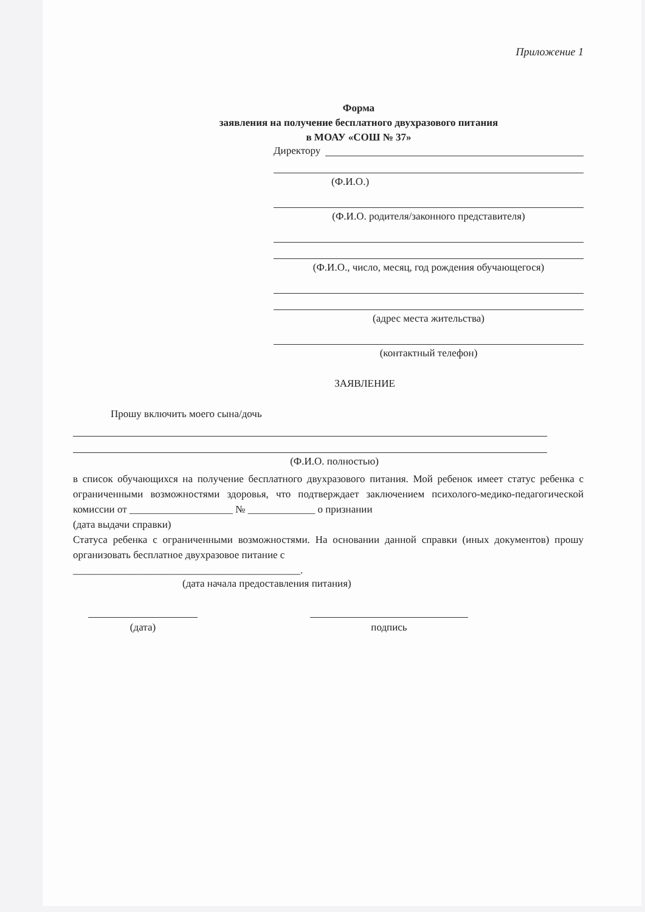Приложение 1
Форма
заявления на получение бесплатного двухразового питания
в МОАУ «СОШ № 37»
Директору
(Ф.И.О.)
(Ф.И.О. родителя/законного представителя)
(Ф.И.О., число, месяц, год рождения обучающегося)
(адрес места жительства)
(контактный телефон)
ЗАЯВЛЕНИЕ
Прошу включить моего сына/дочь
(Ф.И.О. полностью)
в список обучающихся на получение бесплатного двухразового питания. Мой ребенок имеет статус ребенка с ограниченными возможностями здоровья, что подтверждает заключением психолого-медико-педагогической комиссии от ____________________ № _____________ о признании
(дата выдачи справки)
Статуса ребенка с ограниченными возможностями. На основании данной справки (иных документов) прошу организовать бесплатное двухразовое питание с
____________________________________________.
(дата начала предоставления питания)
(дата) подпись